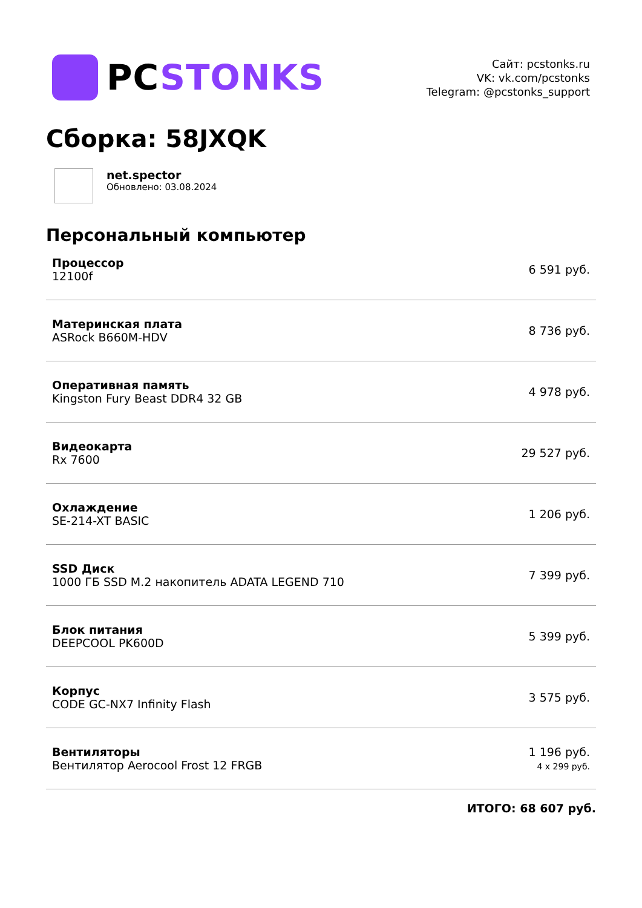PCSTONKS
Сайт: pcstonks.ru
VK: vk.com/pcstonks
Telegram: @pcstonks_support
Сборка: 58JXQK
net.spector
Обновлено: 03.08.2024
Персональный компьютер
| Процессор 12100f | 6 591 руб. |
| Материнская плата ASRock B660M-HDV | 8 736 руб. |
| Оперативная память Kingston Fury Beast DDR4 32 GB | 4 978 руб. |
| Видеокарта Rx 7600 | 29 527 руб. |
| Охлаждение SE-214-XT BASIC | 1 206 руб. |
| SSD Диск 1000 ГБ SSD M.2 накопитель ADATA LEGEND 710 | 7 399 руб. |
| Блок питания DEEPCOOL PK600D | 5 399 руб. |
| Корпус CODE GC-NX7 Infinity Flash | 3 575 руб. |
| Вентиляторы Вентилятор Aerocool Frost 12 FRGB | 1 196 руб. 4 x 299 руб. |
ИТОГО: 68 607 руб.